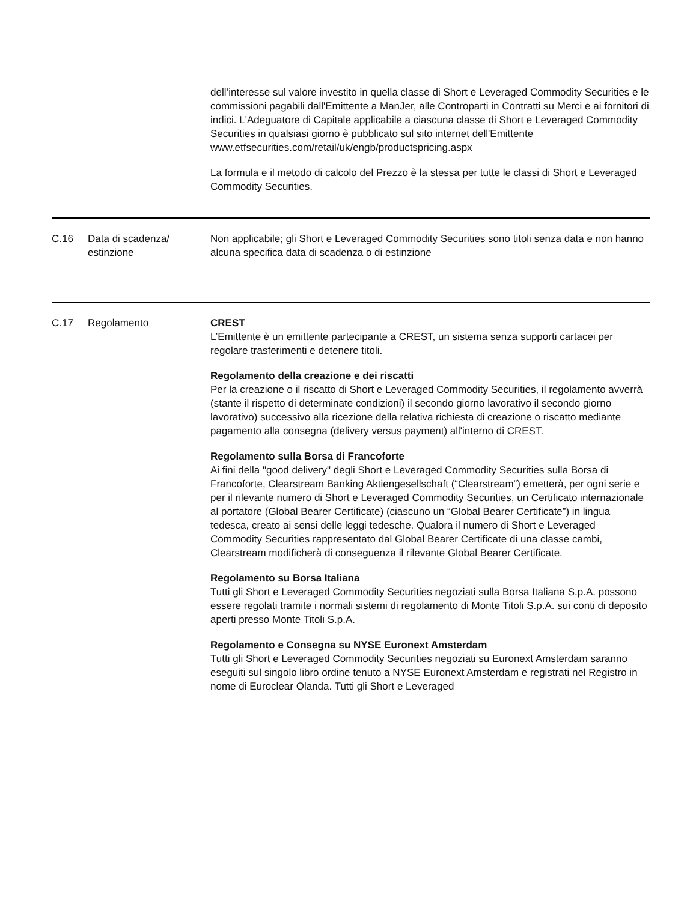| | | dell’interesse sul valore investito in quella classe di Short e Leveraged Commodity Securities e le commissioni pagabili dall'Emittente a ManJer, alle Controparti in Contratti su Merci e ai fornitori di indici. L'Adeguatore di Capitale applicabile a ciascuna classe di Short e Leveraged Commodity Securities in qualsiasi giorno è pubblicato sul sito internet dell'Emittente www.etfsecurities.com/retail/uk/engb/productspricing.aspx La formula e il metodo di calcolo del Prezzo è la stessa per tutte le classi di Short e Leveraged Commodity Securities. |
| C.16 | Data di scadenza/ estinzione | Non applicabile; gli Short e Leveraged Commodity Securities sono titoli senza data e non hanno alcuna specifica data di scadenza o di estinzione |
| C.17 | Regolamento | CREST L’Emittente è un emittente partecipante a CREST, un sistema senza supporti cartacei per regolare trasferimenti e detenere titoli. Regolamento della creazione e dei riscatti Per la creazione o il riscatto di Short e Leveraged Commodity Securities, il regolamento avverrà (stante il rispetto di determinate condizioni) il secondo giorno lavorativo il secondo giorno lavorativo) successivo alla ricezione della relativa richiesta di creazione o riscatto mediante pagamento alla consegna (delivery versus payment) all'interno di CREST. Regolamento sulla Borsa di Francoforte Ai fini della "good delivery" degli Short e Leveraged Commodity Securities sulla Borsa di Francoforte, Clearstream Banking Aktiengesellschaft (“Clearstream”) emetterà, per ogni serie e per il rilevante numero di Short e Leveraged Commodity Securities, un Certificato internazionale al portatore (Global Bearer Certificate) (ciascuno un “Global Bearer Certificate”) in lingua tedesca, creato ai sensi delle leggi tedesche. Qualora il numero di Short e Leveraged Commodity Securities rappresentato dal Global Bearer Certificate di una classe cambi, Clearstream modificherà di conseguenza il rilevante Global Bearer Certificate. Regolamento su Borsa Italiana Tutti gli Short e Leveraged Commodity Securities negoziati sulla Borsa Italiana S.p.A. possono essere regolati tramite i normali sistemi di regolamento di Monte Titoli S.p.A. sui conti di deposito aperti presso Monte Titoli S.p.A. Regolamento e Consegna su NYSE Euronext Amsterdam Tutti gli Short e Leveraged Commodity Securities negoziati su Euronext Amsterdam saranno eseguiti sul singolo libro ordine tenuto a NYSE Euronext Amsterdam e registrati nel Registro in nome di Euroclear Olanda. Tutti gli Short e Leveraged |